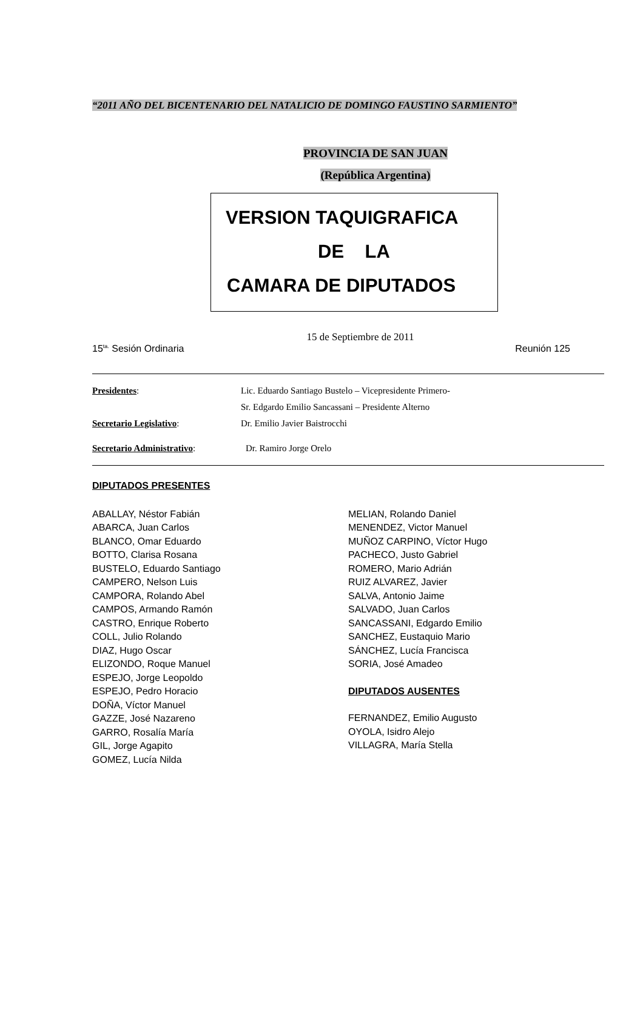“2011 AÑO DEL BICENTENARIO DEL NATALICIO DE DOMINGO FAUSTINO SARMIENTO”
PROVINCIA DE SAN JUAN
(República Argentina)
VERSION TAQUIGRAFICA
DE LA
CAMARA DE DIPUTADOS
15 de Septiembre de 2011
15<sup>ta.</sup> Sesión Ordinaria Reunión 125
Presidentes:
Lic. Eduardo Santiago Bustelo – Vicepresidente Primero-
Sr. Edgardo Emilio Sancassani – Presidente Alterno
Secretario Legislativo:
Dr. Emilio Javier Baistrocchi
Secretario Administrativo:
Dr. Ramiro Jorge Orelo
DIPUTADOS PRESENTES
ABALLAY, Néstor Fabián
ABARCA, Juan Carlos
BLANCO, Omar Eduardo
BOTTO, Clarisa Rosana
BUSTELO, Eduardo Santiago
CAMPERO, Nelson Luis
CAMPORA, Rolando Abel
CAMPOS, Armando Ramón
CASTRO, Enrique Roberto
COLL, Julio Rolando
DIAZ, Hugo Oscar
ELIZONDO, Roque Manuel
ESPEJO, Jorge Leopoldo
ESPEJO, Pedro Horacio
DOÑA, Víctor Manuel
GAZZE, José Nazareno
GARRO, Rosalía María
GIL, Jorge Agapito
GOMEZ, Lucía Nilda
MELIAN, Rolando Daniel
MENENDEZ, Victor Manuel
MUÑOZ CARPINO, Víctor Hugo
PACHECO, Justo Gabriel
ROMERO, Mario Adrián
RUIZ ALVAREZ, Javier
SALVA, Antonio Jaime
SALVADO, Juan Carlos
SANCASSANI, Edgardo Emilio
SANCHEZ, Eustaquio Mario
SÁNCHEZ, Lucía Francisca
SORIA, José Amadeo
DIPUTADOS AUSENTES
FERNANDEZ, Emilio Augusto
OYOLA, Isidro Alejo
VILLAGRA, María Stella